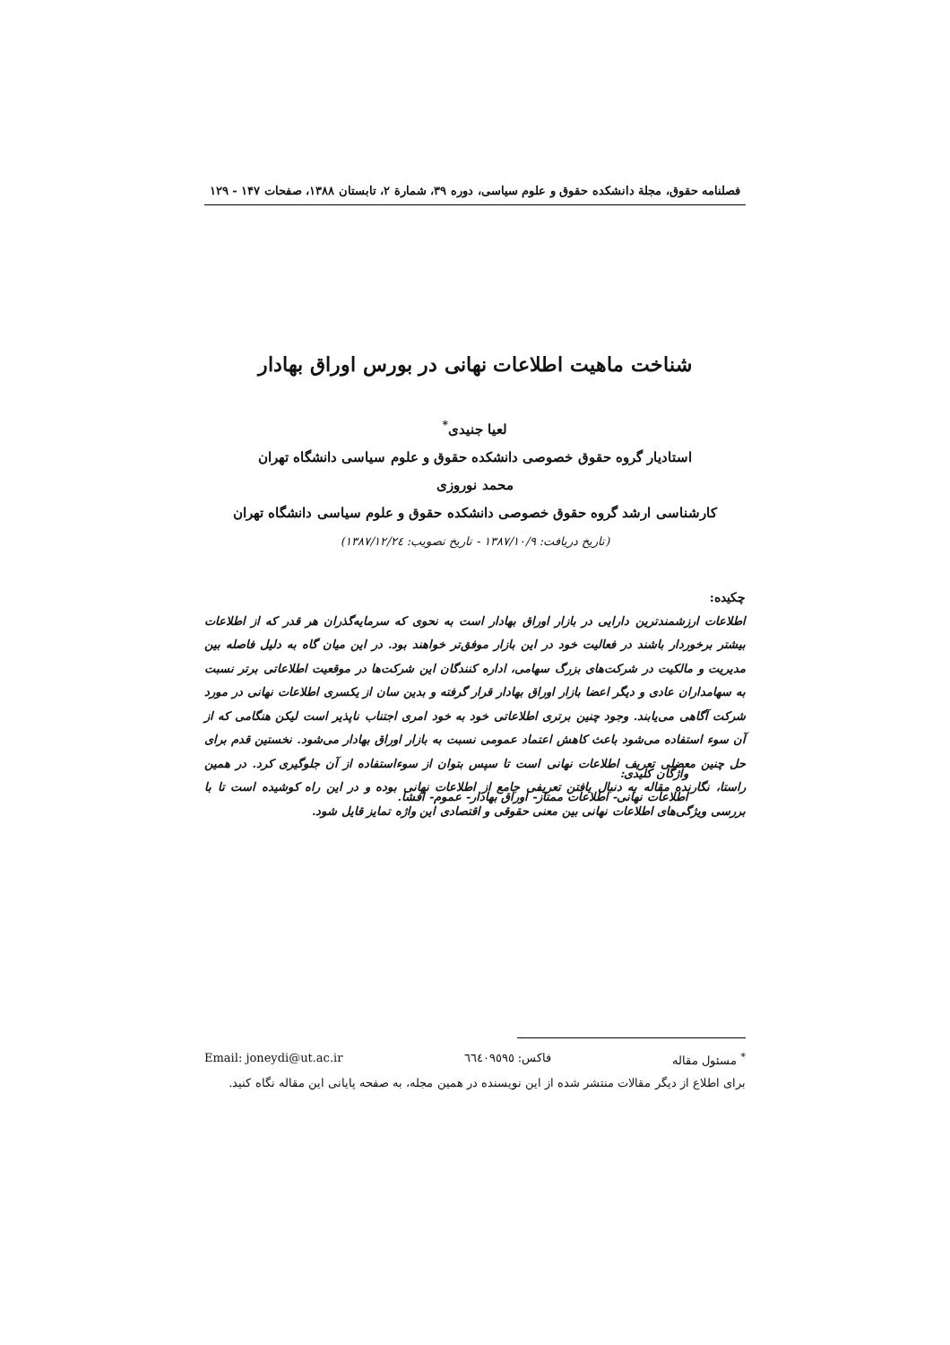فصلنامه حقوق، مجلة دانشکده حقوق و علوم سیاسی، دوره ۳۹، شمارة ۲، تابستان ۱۳۸۸، صفحات ۱۴۷ - ۱۲۹
شناخت ماهیت اطلاعات نهانی در بورس اوراق بهادار
لعیا جنیدی<sup>*</sup>
استادیار گروه حقوق خصوصی دانشکده حقوق و علوم سیاسی دانشگاه تهران
محمد نوروزی
کارشناسی ارشد گروه حقوق خصوصی دانشکده حقوق و علوم سیاسی دانشگاه تهران
(تاریخ دریافت: ۱۳۸۷/۱۰/۹ - تاریخ تصویب: ۱۳۸۷/۱۲/۲٤)
چکیده:
اطلاعات ارزشمندترین دارایی در بازار اوراق بهادار است به نحوی که سرمایه‌گذران هر قدر که از اطلاعات بیشتر برخوردار باشند در فعالیت خود در این بازار موفق‌تر خواهند بود. در این میان گاه به دلیل فاصله بین مدیریت و مالکیت در شرکت‌های بزرگ سهامی، اداره کنندگان این شرکت‌ها در موقعیت اطلاعاتی برتر نسبت به سهامداران عادی و دیگر اعضا بازار اوراق بهادار قرار گرفته و بدین سان از یکسری اطلاعات نهانی در مورد شرکت آگاهی می‌یابند. وجود چنین برتری اطلاعاتی خود به خود امری اجتناب ناپذیر است لیکن هنگامی که از آن سوء استفاده می‌شود باعث کاهش اعتماد عمومی نسبت به بازار اوراق بهادار می‌شود. نخستین قدم برای حل چنین معضلی تعریف اطلاعات نهانی است تا سپس بتوان از سوءاستفاده از آن جلوگیری کرد. در همین راستا، نگارنده مقاله به دنبال یافتن تعریفی جامع از اطلاعات نهانی بوده و در این راه کوشیده است تا با بررسی ویژگی‌های اطلاعات نهانی بین معنی حقوقی و اقتصادی این واژه تمایز قایل شود.
واژگان کلیدی:
اطلاعات نهانی- اطلاعات ممتاز- اوراق بهادار- عموم- افشا.
<sup>*</sup> مسئول مقاله فاکس: ٦٦٤٠٩٥٩٥ Email: joneydi@ut.ac.ir
برای اطلاع از دیگر مقالات منتشر شده از این نویسنده در همین مجله، به صفحه پایانی این مقاله نگاه کنید.